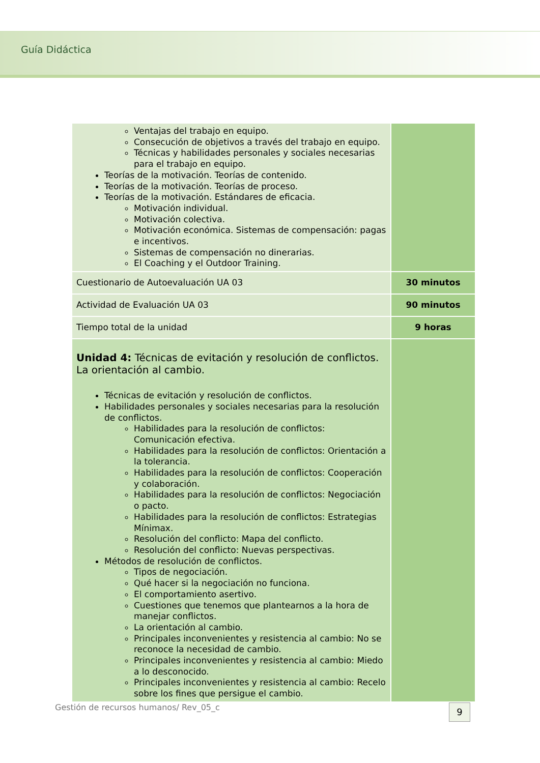Guía Didáctica
| Ventajas del trabajo en equipo. Consecución de objetivos a través del trabajo en equipo. Técnicas y habilidades personales y sociales necesarias para el trabajo en equipo. Teorías de la motivación. Teorías de contenido. Teorías de la motivación. Teorías de proceso. Teorías de la motivación. Estándares de eficacia. Motivación individual. Motivación colectiva. Motivación económica. Sistemas de compensación: pagas e incentivos. Sistemas de compensación no dinerarias. El Coaching y el Outdoor Training. | |
| Cuestionario de Autoevaluación UA 03 | 30 minutos |
| Actividad de Evaluación UA 03 | 90 minutos |
| Tiempo total de la unidad | 9 horas |
| Unidad 4: Técnicas de evitación y resolución de conflictos. La orientación al cambio. Técnicas de evitación y resolución de conflictos. Habilidades personales y sociales necesarias para la resolución de conflictos. Habilidades para la resolución de conflictos: Comunicación efectiva. Habilidades para la resolución de conflictos: Orientación a la tolerancia. Habilidades para la resolución de conflictos: Cooperación y colaboración. Habilidades para la resolución de conflictos: Negociación o pacto. Habilidades para la resolución de conflictos: Estrategias Mínimax. Resolución del conflicto: Mapa del conflicto. Resolución del conflicto: Nuevas perspectivas. Métodos de resolución de conflictos. Tipos de negociación. Qué hacer si la negociación no funciona. El comportamiento asertivo. Cuestiones que tenemos que plantearnos a la hora de manejar conflictos. La orientación al cambio. Principales inconvenientes y resistencia al cambio: No se reconoce la necesidad de cambio. Principales inconvenientes y resistencia al cambio: Miedo a lo desconocido. Principales inconvenientes y resistencia al cambio: Recelo sobre los fines que persigue el cambio. | |
Gestión de recursos humanos/ Rev_05_c
9